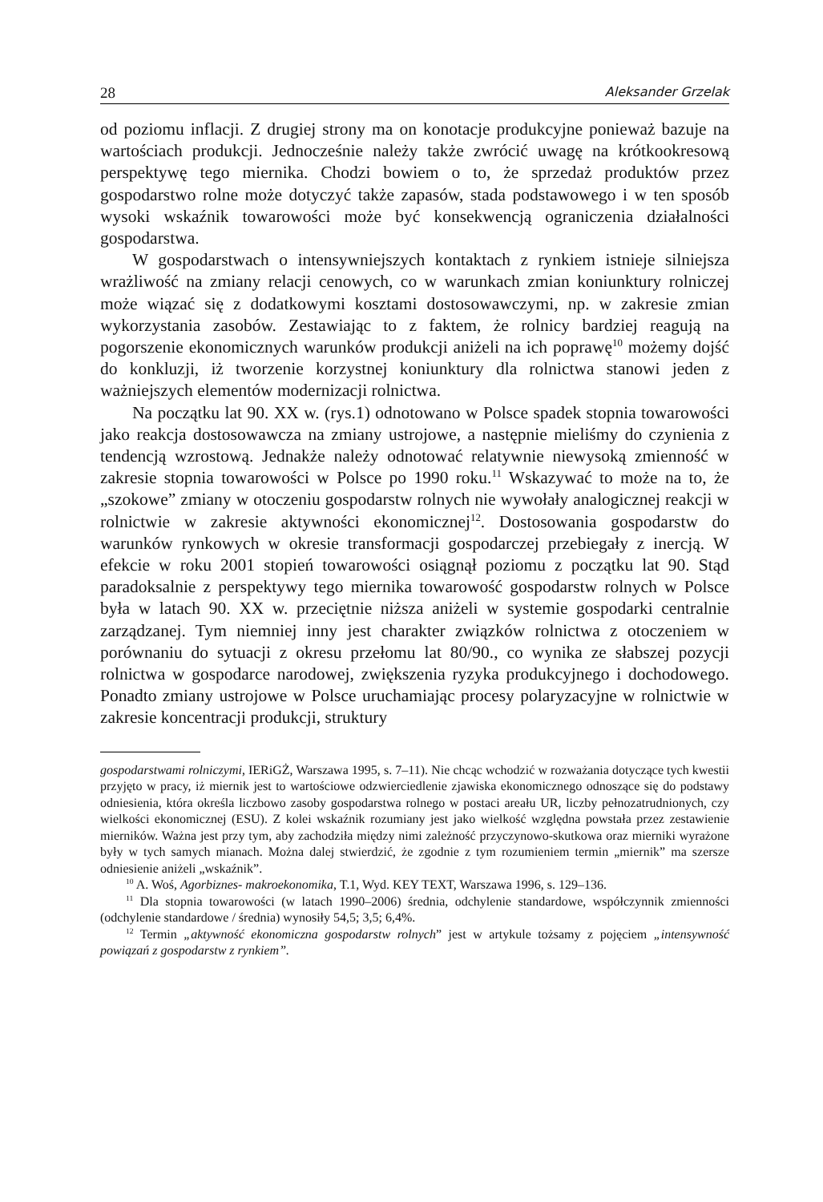28 Aleksander Grzelak
od poziomu inflacji. Z drugiej strony ma on konotacje produkcyjne ponieważ bazuje na wartościach produkcji. Jednocześnie należy także zwrócić uwagę na krótkookresową perspektywę tego miernika. Chodzi bowiem o to, że sprzedaż produktów przez gospodarstwo rolne może dotyczyć także zapasów, stada podstawowego i w ten sposób wysoki wskaźnik towarowości może być konsekwencją ograniczenia działalności gospodarstwa.
W gospodarstwach o intensywniejszych kontaktach z rynkiem istnieje silniejsza wrażliwość na zmiany relacji cenowych, co w warunkach zmian koniunktury rolniczej może wiązać się z dodatkowymi kosztami dostosowawczymi, np. w zakresie zmian wykorzystania zasobów. Zestawiając to z faktem, że rolnicy bardziej reagują na pogorszenie ekonomicznych warunków produkcji aniżeli na ich poprawę<sup>10</sup> możemy dojść do konkluzji, iż tworzenie korzystnej koniunktury dla rolnictwa stanowi jeden z ważniejszych elementów modernizacji rolnictwa.
Na początku lat 90. XX w. (rys.1) odnotowano w Polsce spadek stopnia towarowości jako reakcja dostosowawcza na zmiany ustrojowe, a następnie mieliśmy do czynienia z tendencją wzrostową. Jednakże należy odnotować relatywnie niewysoką zmienność w zakresie stopnia towarowości w Polsce po 1990 roku.<sup>11</sup> Wskazywać to może na to, że „szokowe” zmiany w otoczeniu gospodarstw rolnych nie wywołały analogicznej reakcji w rolnictwie w zakresie aktywności ekonomicznej<sup>12</sup>. Dostosowania gospodarstw do warunków rynkowych w okresie transformacji gospodarczej przebiegały z inercją. W efekcie w roku 2001 stopień towarowości osiągnął poziomu z początku lat 90. Stąd paradoksalnie z perspektywy tego miernika towarowość gospodarstw rolnych w Polsce była w latach 90. XX w. przeciętnie niższa aniżeli w systemie gospodarki centralnie zarządzanej. Tym niemniej inny jest charakter związków rolnictwa z otoczeniem w porównaniu do sytuacji z okresu przełomu lat 80/90., co wynika ze słabszej pozycji rolnictwa w gospodarce narodowej, zwiększenia ryzyka produkcyjnego i dochodowego. Ponadto zmiany ustrojowe w Polsce uruchamiając procesy polaryzacyjne w rolnictwie w zakresie koncentracji produkcji, struktury
gospodarstwami rolniczymi, IERiGŻ, Warszawa 1995, s. 7–11). Nie chcąc wchodzić w rozważania dotyczące tych kwestii przyjęto w pracy, iż miernik jest to wartościowe odzwierciedlenie zjawiska ekonomicznego odnoszące się do podstawy odniesienia, która określa liczbowo zasoby gospodarstwa rolnego w postaci areału UR, liczby pełnozatrudnionych, czy wielkości ekonomicznej (ESU). Z kolei wskaźnik rozumiany jest jako wielkość względna powstała przez zestawienie mierników. Ważna jest przy tym, aby zachodziła między nimi zależność przyczynowo-skutkowa oraz mierniki wyrażone były w tych samych mianach. Można dalej stwierdzić, że zgodnie z tym rozumieniem termin „miernik” ma szersze odniesienie aniżeli „wskaźnik”.
<sup>10</sup> A. Woś, Agorbiznes- makroekonomika, T.1, Wyd. KEY TEXT, Warszawa 1996, s. 129–136.
<sup>11</sup> Dla stopnia towarowości (w latach 1990–2006) średnia, odchylenie standardowe, współczynnik zmienności (odchylenie standardowe / średnia) wynosiły 54,5; 3,5; 6,4%.
<sup>12</sup> Termin „aktywność ekonomiczna gospodarstw rolnych” jest w artykule tożsamy z pojęciem „intensywność powiązań z gospodarstw z rynkiem”.